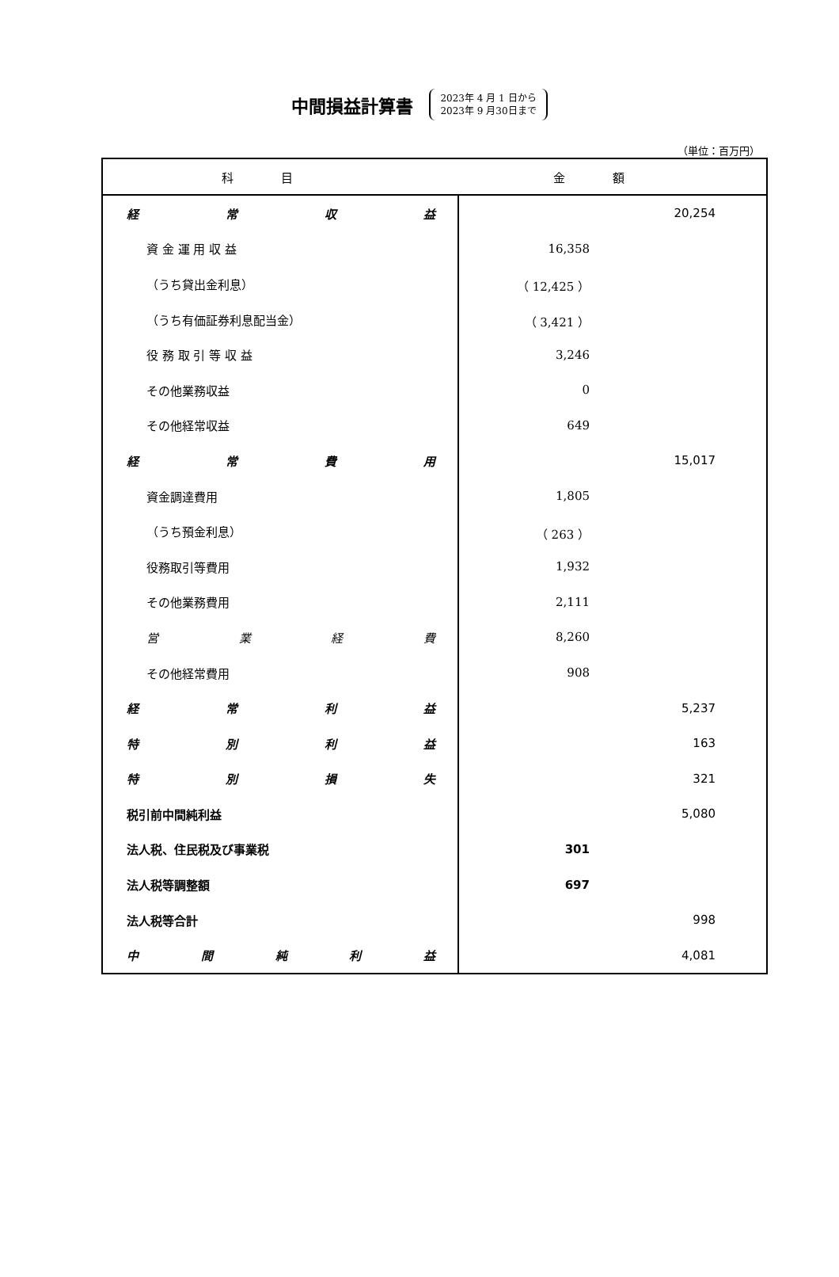中間損益計算書
2023年 4 月 1 日から
2023年 9 月30日まで
（単位：百万円）
| 科目 | 金額 | |
| --- | --- | --- |
| 経 常 収 益 | | 20,254 |
| 資 金 運 用 収 益 | 16,358 | |
| （うち貸出金利息） | （ 12,425 ） | |
| （うち有価証券利息配当金） | （ 3,421 ） | |
| 役 務 取 引 等 収 益 | 3,246 | |
| その他業務収益 | 0 | |
| その他経常収益 | 649 | |
| 経 常 費 用 | | 15,017 |
| 資金調達費用 | 1,805 | |
| （うち預金利息） | （ 263 ） | |
| 役務取引等費用 | 1,932 | |
| その他業務費用 | 2,111 | |
| 営 業 経 費 | 8,260 | |
| その他経常費用 | 908 | |
| 経 常 利 益 | | 5,237 |
| 特 別 利 益 | | 163 |
| 特 別 損 失 | | 321 |
| 税引前中間純利益 | | 5,080 |
| 法人税、住民税及び事業税 | 301 | |
| 法人税等調整額 | 697 | |
| 法人税等合計 | | 998 |
| 中 間 純 利 益 | | 4,081 |